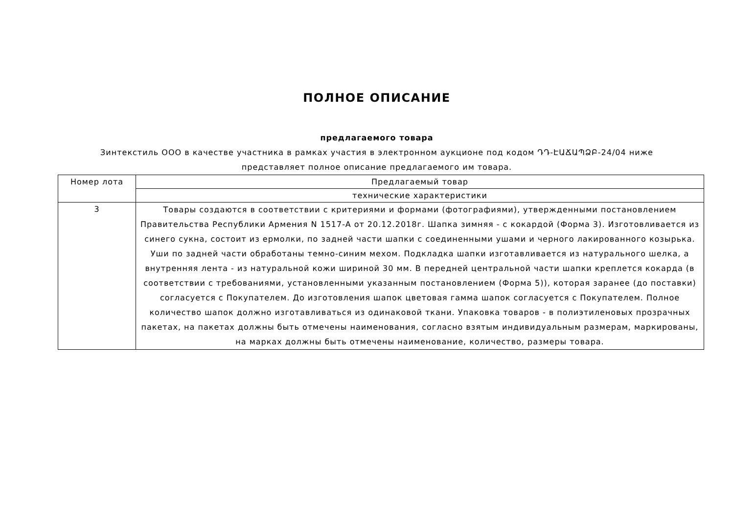ПОЛНОЕ ОПИСАНИЕ
предлагаемого товара
Зинтекстиль ООО в качестве участника в рамках участия в электронном аукционе под кодом ԴԴ-ԷԱՃԱՊՁԲ-24/04 ниже
представляет полное описание предлагаемого им товара.
| Номер лота | Предлагаемый товар |
| --- | --- |
| | технические характеристики |
| 3 | Товары создаются в соответствии с критериями и формами (фотографиями), утвержденными постановлением Правительства Республики Армения N 1517-A от 20.12.2018г. Шапка зимняя - с кокардой (Форма 3). Изготовливается из синего сукна, состоит из ермолки, по задней части шапки с соединенными ушами и черного лакированного козырька. Уши по задней части обработаны темно-синим мехом. Подкладка шапки изготавливается из натурального шелка, а внутренняя лента - из натуральной кожи шириной 30 мм. В передней центральной части шапки креплется кокарда (в соответствии с требованиями, установленными указанным постановлением (Форма 5)), которая заранее (до поставки) согласуется с Покупателем. До изготовления шапок цветовая гамма шапок согласуется с Покупателем. Полное количество шапок должно изготавливаться из одинаковой ткани. Упаковка товаров - в полиэтиленовых прозрачных пакетах, на пакетах должны быть отмечены наименования, согласно взятым индивидуальным размерам, маркированы, на марках должны быть отмечены наименование, количество, размеры товара. |